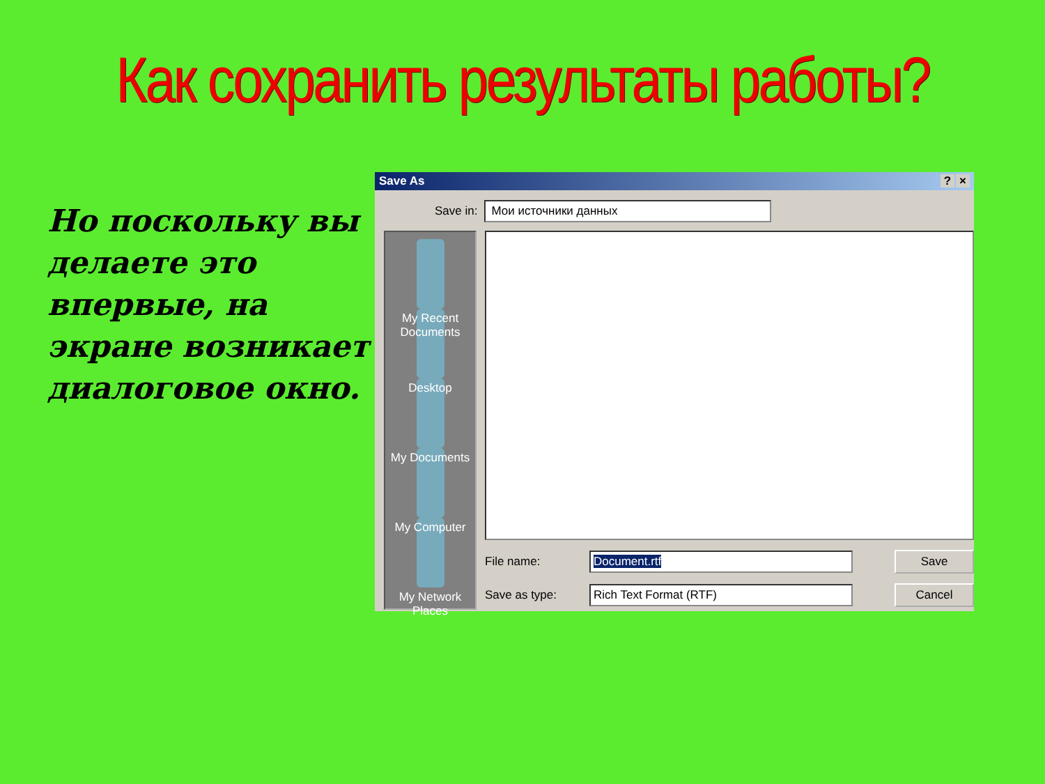Как сохранить результаты работы?
Но поскольку вы делаете это впервые, на экране возникает диалоговое окно.
Save As? ×
Save in:
Мои источники данных
My Recent Documents
Desktop
My Documents
My Computer
My Network Places
File name:
Document.rtf
Save
Save as type:
Rich Text Format (RTF)
Cancel